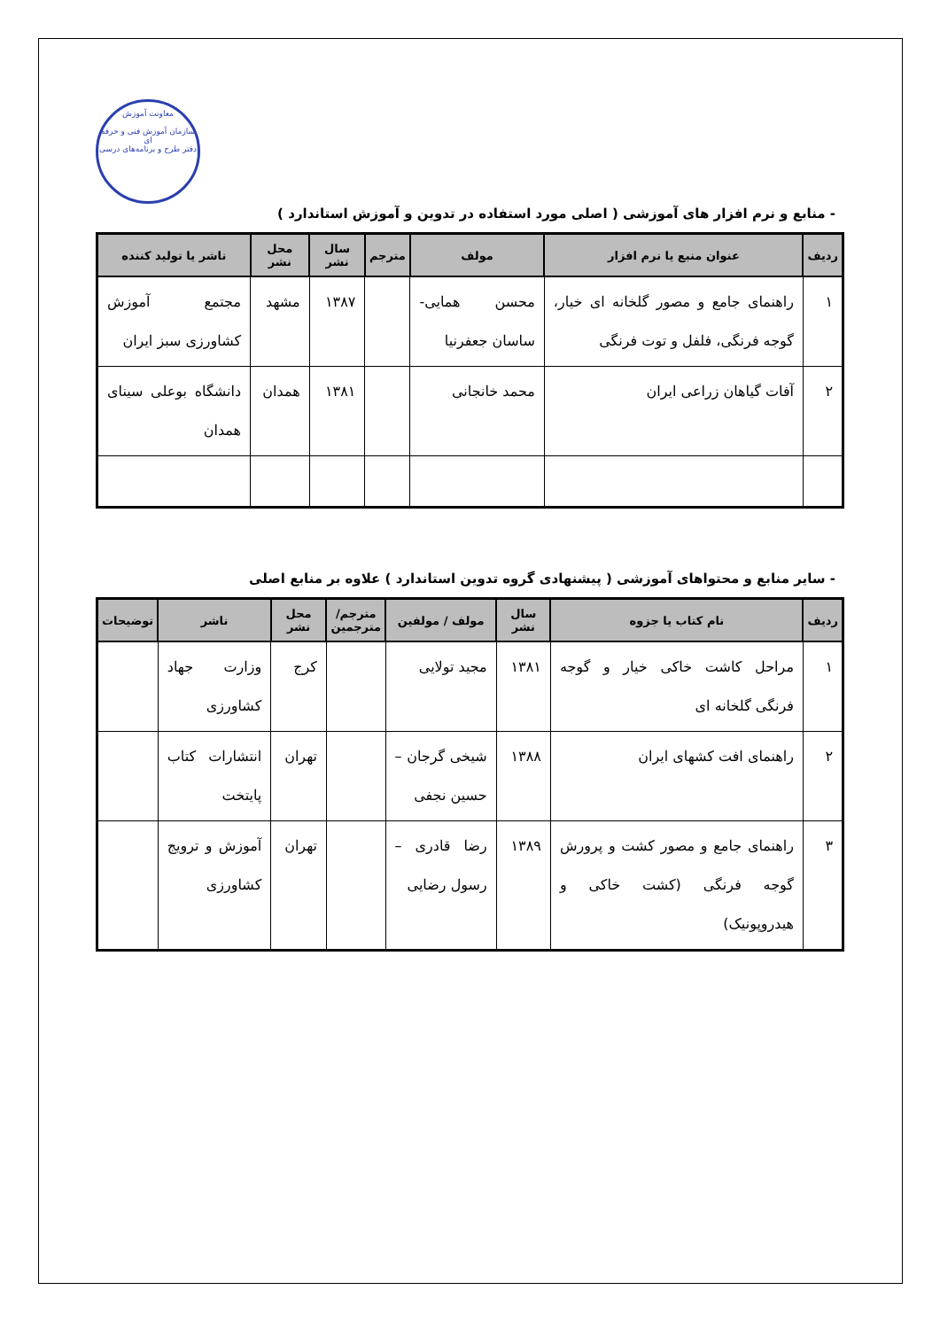معاونت آموزش
سازمان آموزش فنی و حرفه ای
دفتر طرح و برنامه‌های درسی
- منابع و نرم افزار های آموزشی ( اصلی مورد استفاده در تدوین و آموزش استاندارد )
| ردیف | عنوان منبع یا نرم افزار | مولف | مترجم | سال نشر | محل نشر | ناشر یا تولید کننده |
| --- | --- | --- | --- | --- | --- | --- |
| ۱ | راهنمای جامع و مصور گلخانه ای خیار، گوجه فرنگی، فلفل و توت فرنگی | محسن همایی- ساسان جعفرنیا | | ۱۳۸۷ | مشهد | مجتمع آموزش کشاورزی سبز ایران |
| ۲ | آفات گیاهان زراعی ایران | محمد خانجانی | | ۱۳۸۱ | همدان | دانشگاه بوعلی سینای همدان |
- سایر منابع و محتواهای آموزشی ( پیشنهادی گروه تدوین استاندارد ) علاوه بر منابع اصلی
| ردیف | نام کتاب یا جزوه | سال نشر | مولف / مولفین | مترجم/ مترجمین | محل نشر | ناشر | توضیحات |
| --- | --- | --- | --- | --- | --- | --- | --- |
| ۱ | مراحل کاشت خاکی خیار و گوجه فرنگی گلخانه ای | ۱۳۸۱ | مجید تولایی | | کرج | وزارت جهاد کشاورزی | |
| ۲ | راهنمای افت کشهای ایران | ۱۳۸۸ | شیخی گرجان – حسین نجفی | | تهران | انتشارات کتاب پایتخت | |
| ۳ | راهنمای جامع و مصور کشت و پرورش گوجه فرنگی (کشت خاکی و هیدروپونیک) | ۱۳۸۹ | رضا قادری – رسول رضایی | | تهران | آموزش و ترویج کشاورزی | |